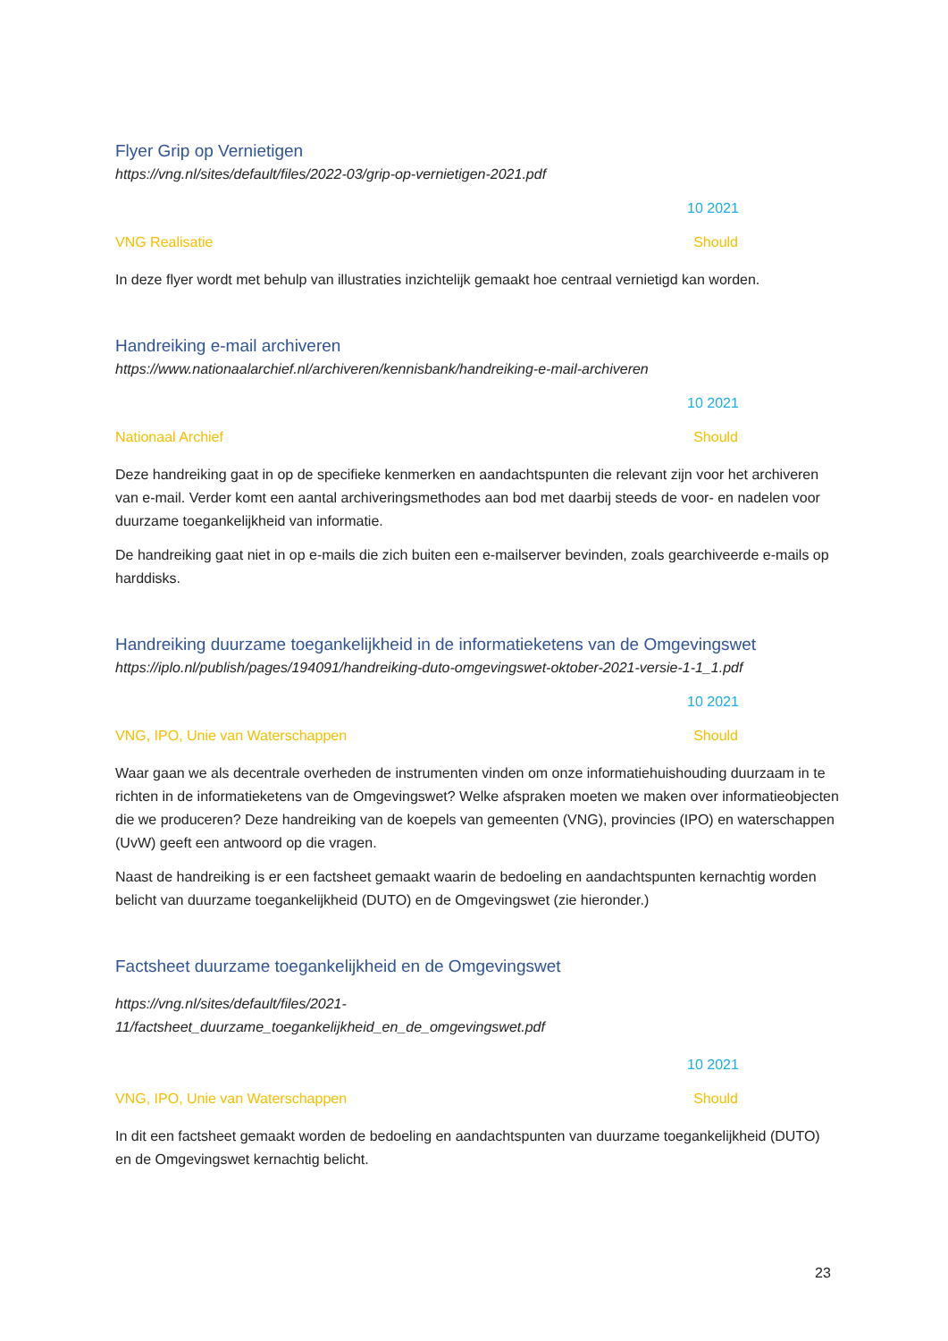Flyer Grip op Vernietigen
https://vng.nl/sites/default/files/2022-03/grip-op-vernietigen-2021.pdf
10 2021
VNG Realisatie Should
In deze flyer wordt met behulp van illustraties inzichtelijk gemaakt hoe centraal vernietigd kan worden.
Handreiking e-mail archiveren
https://www.nationaalarchief.nl/archiveren/kennisbank/handreiking-e-mail-archiveren
10 2021
Nationaal Archief Should
Deze handreiking gaat in op de specifieke kenmerken en aandachtspunten die relevant zijn voor het archiveren van e-mail. Verder komt een aantal archiveringsmethodes aan bod met daarbij steeds de voor- en nadelen voor duurzame toegankelijkheid van informatie.
De handreiking gaat niet in op e-mails die zich buiten een e-mailserver bevinden, zoals gearchiveerde e-mails op harddisks.
Handreiking duurzame toegankelijkheid in de informatieketens van de Omgevingswet
https://iplo.nl/publish/pages/194091/handreiking-duto-omgevingswet-oktober-2021-versie-1-1_1.pdf
10 2021
VNG, IPO, Unie van Waterschappen Should
Waar gaan we als decentrale overheden de instrumenten vinden om onze informatiehuishouding duurzaam in te richten in de informatieketens van de Omgevingswet? Welke afspraken moeten we maken over informatieobjecten die we produceren? Deze handreiking van de koepels van gemeenten (VNG), provincies (IPO) en waterschappen (UvW) geeft een antwoord op die vragen.
Naast de handreiking is er een factsheet gemaakt waarin de bedoeling en aandachtspunten kernachtig worden belicht van duurzame toegankelijkheid (DUTO) en de Omgevingswet (zie hieronder.)
Factsheet duurzame toegankelijkheid en de Omgevingswet
https://vng.nl/sites/default/files/2021-
11/factsheet_duurzame_toegankelijkheid_en_de_omgevingswet.pdf
10 2021
VNG, IPO, Unie van Waterschappen Should
In dit een factsheet gemaakt worden de bedoeling en aandachtspunten van duurzame toegankelijkheid (DUTO) en de Omgevingswet kernachtig belicht.
23